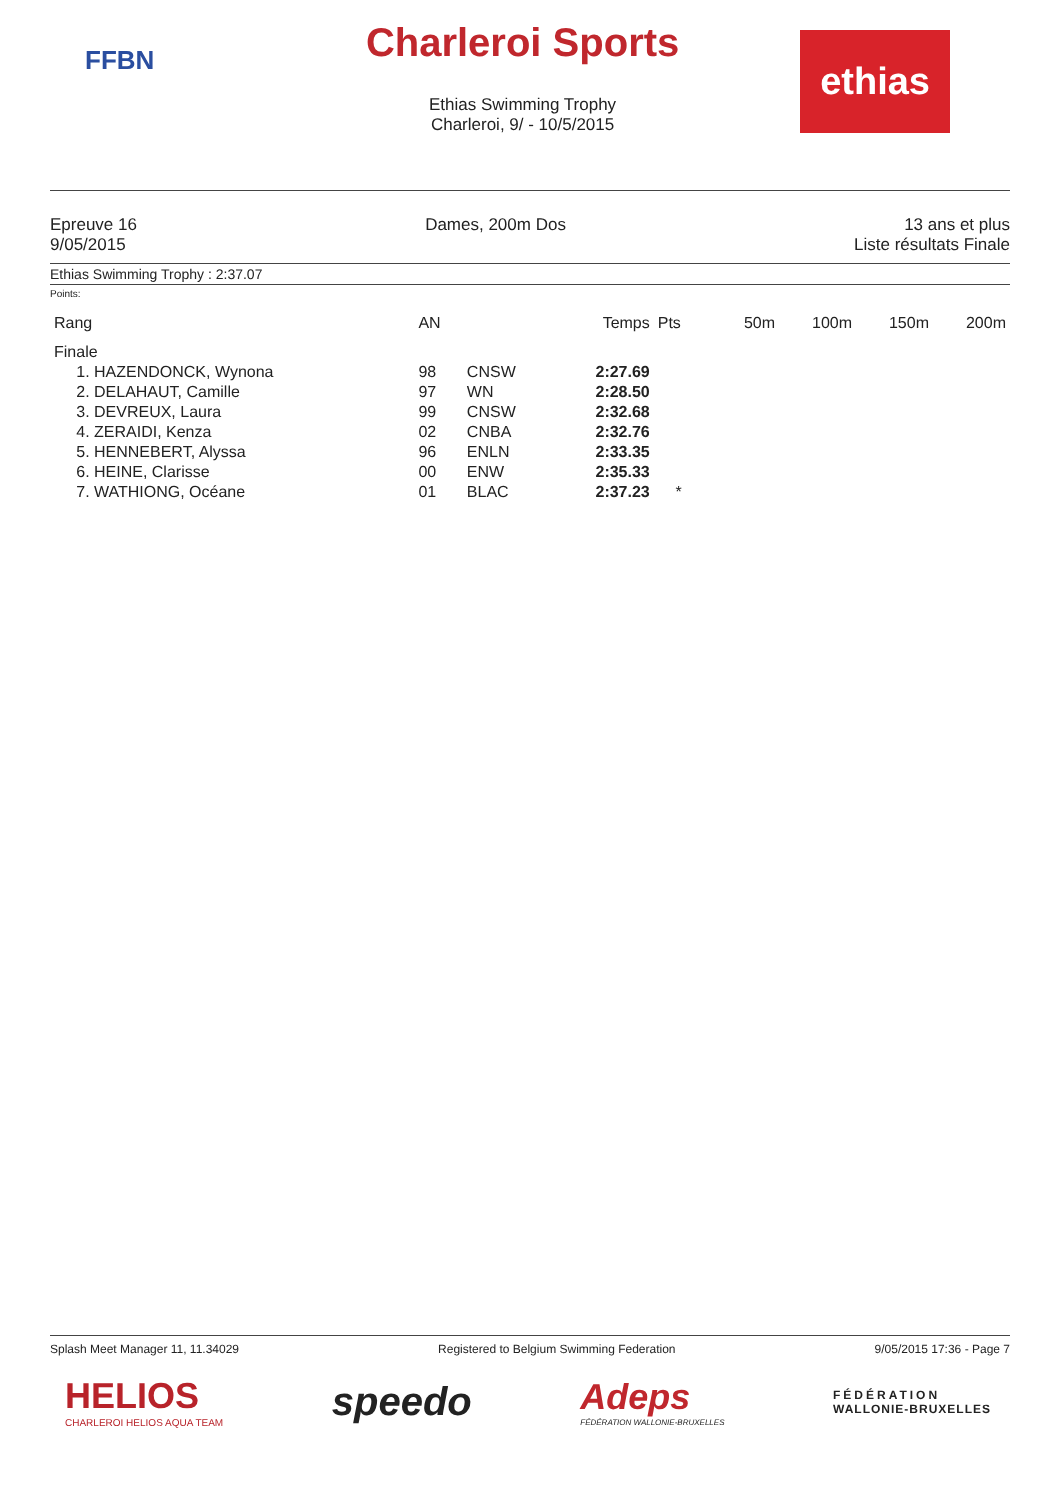FFBN
Charleroi Sports
Ethias Swimming Trophy
Charleroi, 9/ - 10/5/2015
ethias
Epreuve 16
9/05/2015
Dames, 200m Dos 13 ans et plus
Liste résultats Finale
Ethias Swimming Trophy : 2:37.07
Points:
| Rang | AN | | Temps | Pts | | 50m | 100m | 150m | 200m |
| --- | --- | --- | --- | --- | --- | --- | --- | --- | --- |
| Finale | | | | | | | | | |
| 1. HAZENDONCK, Wynona | 98 | CNSW | 2:27.69 | | | | | | |
| 2. DELAHAUT, Camille | 97 | WN | 2:28.50 | | | | | | |
| 3. DEVREUX, Laura | 99 | CNSW | 2:32.68 | | | | | | |
| 4. ZERAIDI, Kenza | 02 | CNBA | 2:32.76 | | | | | | |
| 5. HENNEBERT, Alyssa | 96 | ENLN | 2:33.35 | | | | | | |
| 6. HEINE, Clarisse | 00 | ENW | 2:35.33 | | | | | | |
| 7. WATHIONG, Océane | 01 | BLAC | 2:37.23 | * | | | | | |
Splash Meet Manager 11, 11.34029 Registered to Belgium Swimming Federation 9/05/2015 17:36 - Page 7
HELIOS
CHARLEROI HELIOS AQUA TEAM
speedo
Adeps
FÉDÉRATION WALLONIE-BRUXELLES
FÉDÉRATION
WALLONIE-BRUXELLES